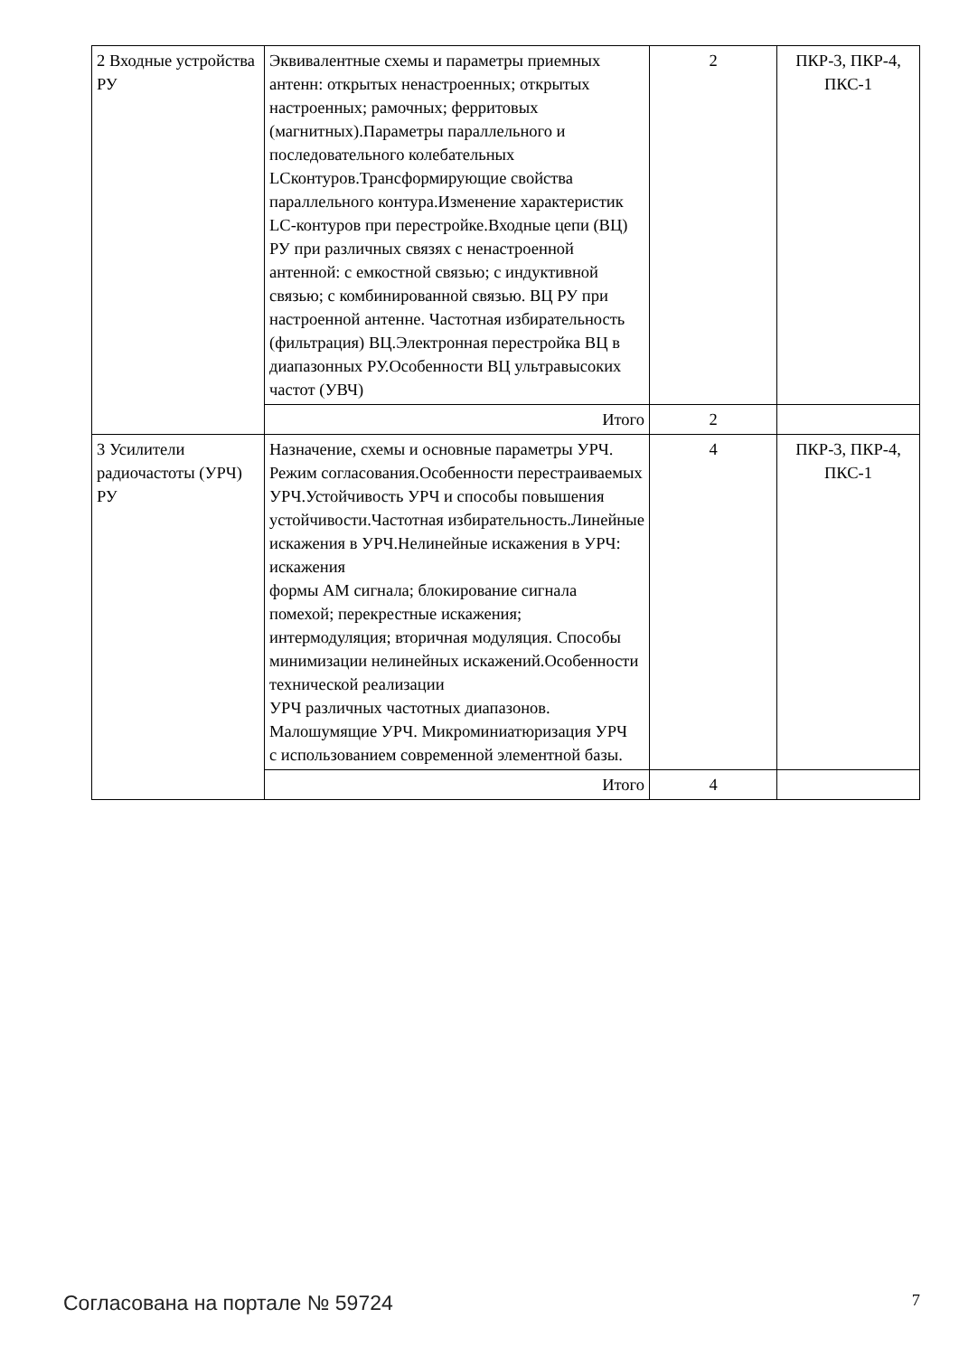| 2 Входные устройства РУ | Эквивалентные схемы и параметры приемных антенн: открытых ненастроенных; открытых настроенных; рамочных; ферритовых (магнитных).Параметры параллельного и последовательного колебательных LCконтуров.Трансформирующие свойства параллельного контура.Изменение характеристик LC-контуров при перестройке.Входные цепи (ВЦ) РУ при различных связях с ненастроенной антенной: с емкостной связью; с индуктивной связью; с комбинированной связью. ВЦ РУ при настроенной антенне. Частотная избирательность (фильтрация) ВЦ.Электронная перестройка ВЦ в диапазонных РУ.Особенности ВЦ ультравысоких частот (УВЧ) | 2 | ПКР-3, ПКР-4, ПКС-1 |
| | Итого | 2 | |
| 3 Усилители радиочастоты (УРЧ) РУ | Назначение, схемы и основные параметры УРЧ. Режим согласования.Особенности перестраиваемых УРЧ.Устойчивость УРЧ и способы повышения устойчивости.Частотная избирательность.Линейные искажения в УРЧ.Нелинейные искажения в УРЧ: искажения формы АМ сигнала; блокирование сигнала помехой; перекрестные искажения; интермодуляция; вторичная модуляция. Способы минимизации нелинейных искажений.Особенности технической реализации УРЧ различных частотных диапазонов. Малошумящие УРЧ. Микроминиатюризация УРЧ с использованием современной элементной базы. | 4 | ПКР-3, ПКР-4, ПКС-1 |
| | Итого | 4 | |
Согласована на портале № 59724 7